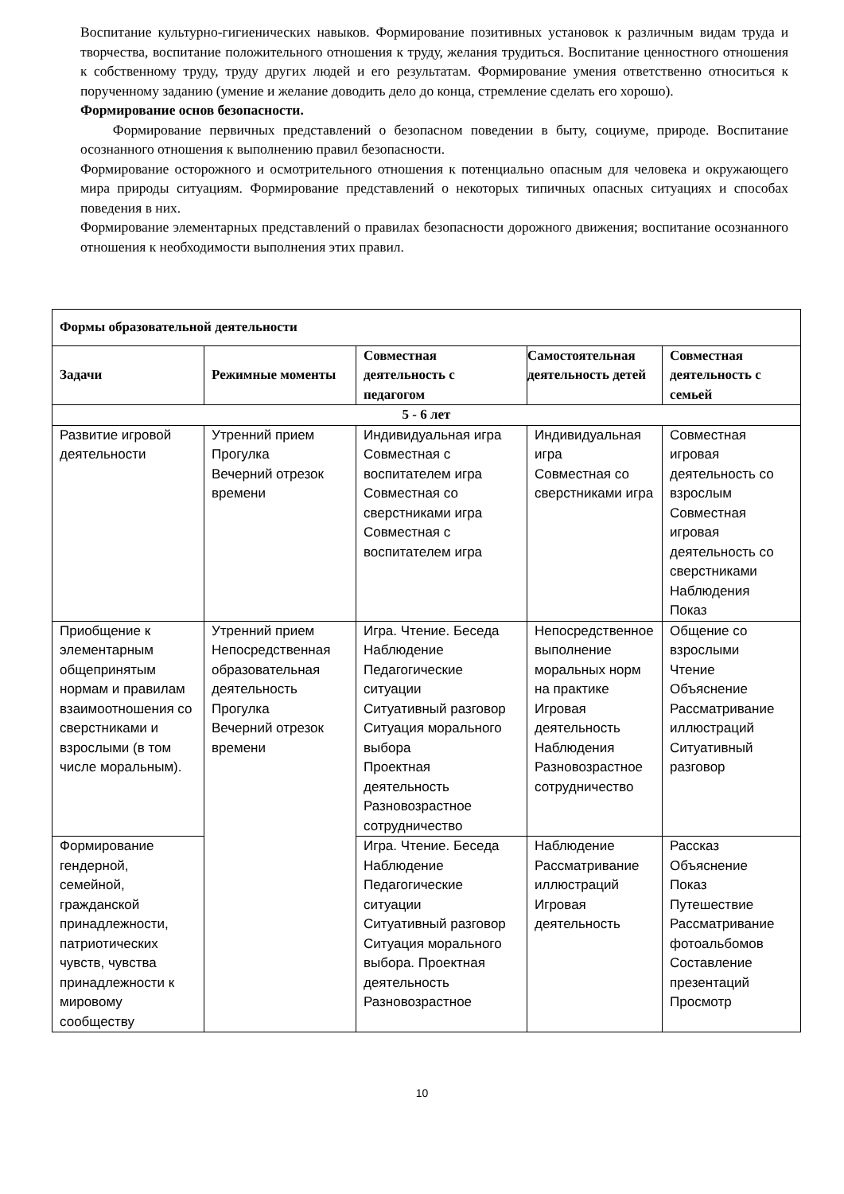Воспитание культурно-гигиенических навыков. Формирование позитивных установок к различным видам труда и творчества, воспитание положительного отношения к труду, желания трудиться. Воспитание ценностного отношения к собственному труду, труду других людей и его результатам. Формирование умения ответственно относиться к порученному заданию (умение и желание доводить дело до конца, стремление сделать его хорошо).
Формирование основ безопасности.
Формирование первичных представлений о безопасном поведении в быту, социуме, природе. Воспитание осознанного отношения к выполнению правил безопасности.
Формирование осторожного и осмотрительного отношения к потенциально опасным для человека и окружающего мира природы ситуациям. Формирование представлений о некоторых типичных опасных ситуациях и способах поведения в них.
Формирование элементарных представлений о правилах безопасности дорожного движения; воспитание осознанного отношения к необходимости выполнения этих правил.
| Формы образовательной деятельности | | | | |
| --- | --- | --- | --- | --- |
| Задачи | Режимные моменты | Совместная деятельность с педагогом | Самостоятельная деятельность детей | Совместная деятельность с семьей |
| 5 - 6 лет | | | | |
| Развитие игровой деятельности | Утренний прием Прогулка Вечерний отрезок времени | Индивидуальная игра Совместная с воспитателем игра Совместная со сверстниками игра Совместная с воспитателем игра | Индивидуальная игра Совместная со сверстниками игра | Совместная игровая деятельность со взрослым Совместная игровая деятельность со сверстниками Наблюдения Показ |
| Приобщение к элементарным общепринятым нормам и правилам взаимоотношения со сверстниками и взрослыми (в том числе моральным). | Утренний прием Непосредственная образовательная деятельность Прогулка Вечерний отрезок времени | Игра. Чтение. Беседа Наблюдение Педагогические ситуации Ситуативный разговор Ситуация морального выбора Проектная деятельность Разновозрастное сотрудничество | Непосредственное выполнение моральных норм на практике Игровая деятельность Наблюдения Разновозрастное сотрудничество | Общение со взрослыми Чтение Объяснение Рассматривание иллюстраций Ситуативный разговор |
| Формирование гендерной, семейной, гражданской принадлежности, патриотических чувств, чувства принадлежности к мировому сообществу | | Игра. Чтение. Беседа Наблюдение Педагогические ситуации Ситуативный разговор Ситуация морального выбора. Проектная деятельность Разновозрастное | Наблюдение Рассматривание иллюстраций Игровая деятельность | Рассказ Объяснение Показ Путешествие Рассматривание фотоальбомов Составление презентаций Просмотр |
10